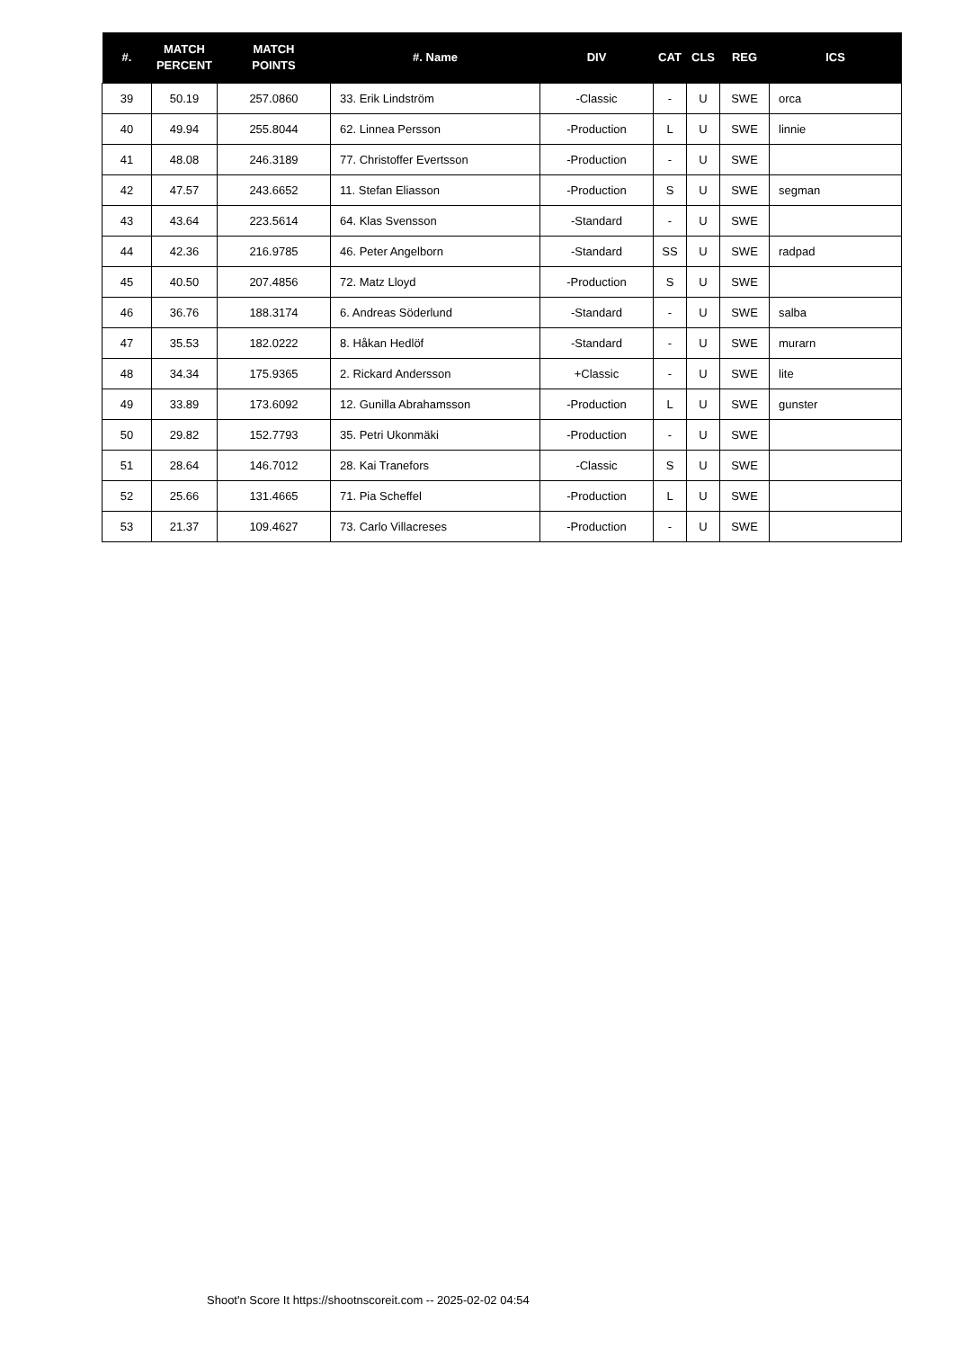| #. | MATCH PERCENT | MATCH POINTS | #. Name | DIV | CAT | CLS | REG | ICS |
| --- | --- | --- | --- | --- | --- | --- | --- | --- |
| 39 | 50.19 | 257.0860 | 33. Erik Lindström | -Classic | - | U | SWE | orca |
| 40 | 49.94 | 255.8044 | 62. Linnea Persson | -Production | L | U | SWE | linnie |
| 41 | 48.08 | 246.3189 | 77. Christoffer Evertsson | -Production | - | U | SWE | |
| 42 | 47.57 | 243.6652 | 11. Stefan Eliasson | -Production | S | U | SWE | segman |
| 43 | 43.64 | 223.5614 | 64. Klas Svensson | -Standard | - | U | SWE | |
| 44 | 42.36 | 216.9785 | 46. Peter Angelborn | -Standard | SS | U | SWE | radpad |
| 45 | 40.50 | 207.4856 | 72. Matz Lloyd | -Production | S | U | SWE | |
| 46 | 36.76 | 188.3174 | 6. Andreas Söderlund | -Standard | - | U | SWE | salba |
| 47 | 35.53 | 182.0222 | 8. Håkan Hedlöf | -Standard | - | U | SWE | murarn |
| 48 | 34.34 | 175.9365 | 2. Rickard Andersson | +Classic | - | U | SWE | lite |
| 49 | 33.89 | 173.6092 | 12. Gunilla Abrahamsson | -Production | L | U | SWE | gunster |
| 50 | 29.82 | 152.7793 | 35. Petri Ukonmäki | -Production | - | U | SWE | |
| 51 | 28.64 | 146.7012 | 28. Kai Tranefors | -Classic | S | U | SWE | |
| 52 | 25.66 | 131.4665 | 71. Pia Scheffel | -Production | L | U | SWE | |
| 53 | 21.37 | 109.4627 | 73. Carlo Villacreses | -Production | - | U | SWE | |
Shoot'n Score It https://shootnscoreit.com -- 2025-02-02 04:54